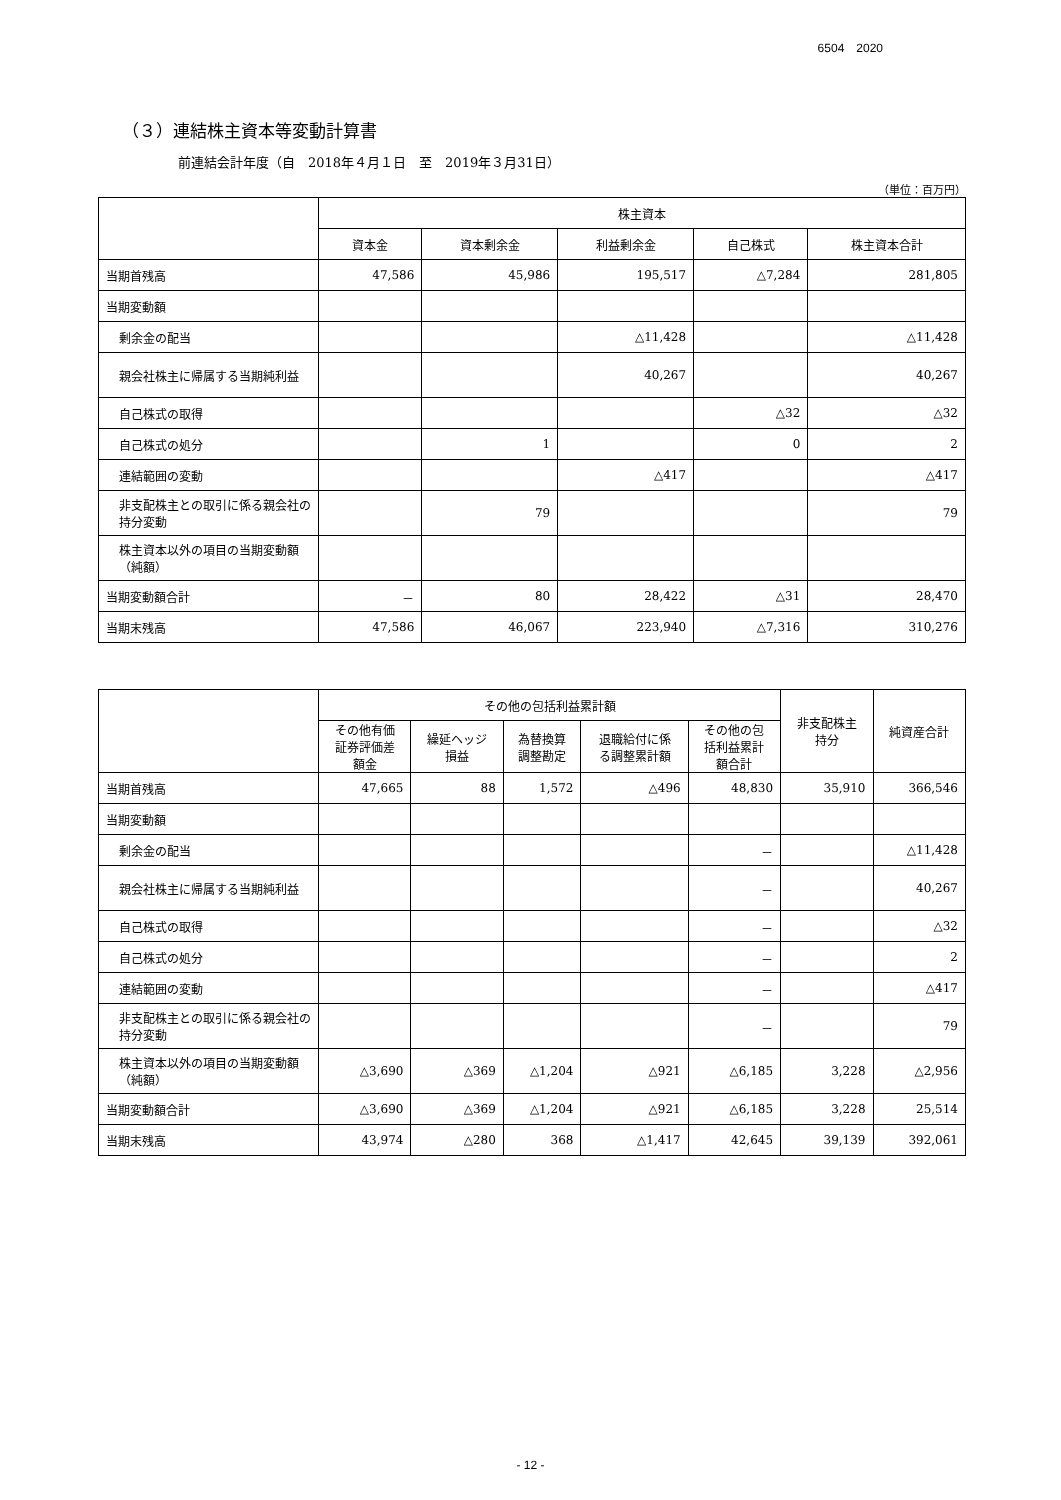6504　2020
（３）連結株主資本等変動計算書
前連結会計年度（自　2018年４月１日　至　2019年３月31日）
（単位：百万円）
| | 株主資本 | | | | |
| --- | --- | --- | --- | --- | --- |
| | 資本金 | 資本剰余金 | 利益剰余金 | 自己株式 | 株主資本合計 |
| 当期首残高 | 47,586 | 45,986 | 195,517 | △7,284 | 281,805 |
| 当期変動額 | | | | | |
| 剰余金の配当 | | | △11,428 | | △11,428 |
| 親会社株主に帰属する当期純利益 | | | 40,267 | | 40,267 |
| 自己株式の取得 | | | | △32 | △32 |
| 自己株式の処分 | | 1 | | 0 | 2 |
| 連結範囲の変動 | | | △417 | | △417 |
| 非支配株主との取引に係る親会社の持分変動 | | 79 | | | 79 |
| 株主資本以外の項目の当期変動額（純額） | | | | | |
| 当期変動額合計 | － | 80 | 28,422 | △31 | 28,470 |
| 当期末残高 | 47,586 | 46,067 | 223,940 | △7,316 | 310,276 |
| | その他の包括利益累計額 | | | | | 非支配株主 持分 | 純資産合計 |
| --- | --- | --- | --- | --- | --- | --- | --- |
| | その他有価 証券評価差 額金 | 繰延ヘッジ 損益 | 為替換算 調整勘定 | 退職給付に係 る調整累計額 | その他の包 括利益累計 額合計 | | |
| 当期首残高 | 47,665 | 88 | 1,572 | △496 | 48,830 | 35,910 | 366,546 |
| 当期変動額 | | | | | | | |
| 剰余金の配当 | | | | | － | | △11,428 |
| 親会社株主に帰属する当期純利益 | | | | | － | | 40,267 |
| 自己株式の取得 | | | | | － | | △32 |
| 自己株式の処分 | | | | | － | | 2 |
| 連結範囲の変動 | | | | | － | | △417 |
| 非支配株主との取引に係る親会社の持分変動 | | | | | － | | 79 |
| 株主資本以外の項目の当期変動額（純額） | △3,690 | △369 | △1,204 | △921 | △6,185 | 3,228 | △2,956 |
| 当期変動額合計 | △3,690 | △369 | △1,204 | △921 | △6,185 | 3,228 | 25,514 |
| 当期末残高 | 43,974 | △280 | 368 | △1,417 | 42,645 | 39,139 | 392,061 |
- 12 -